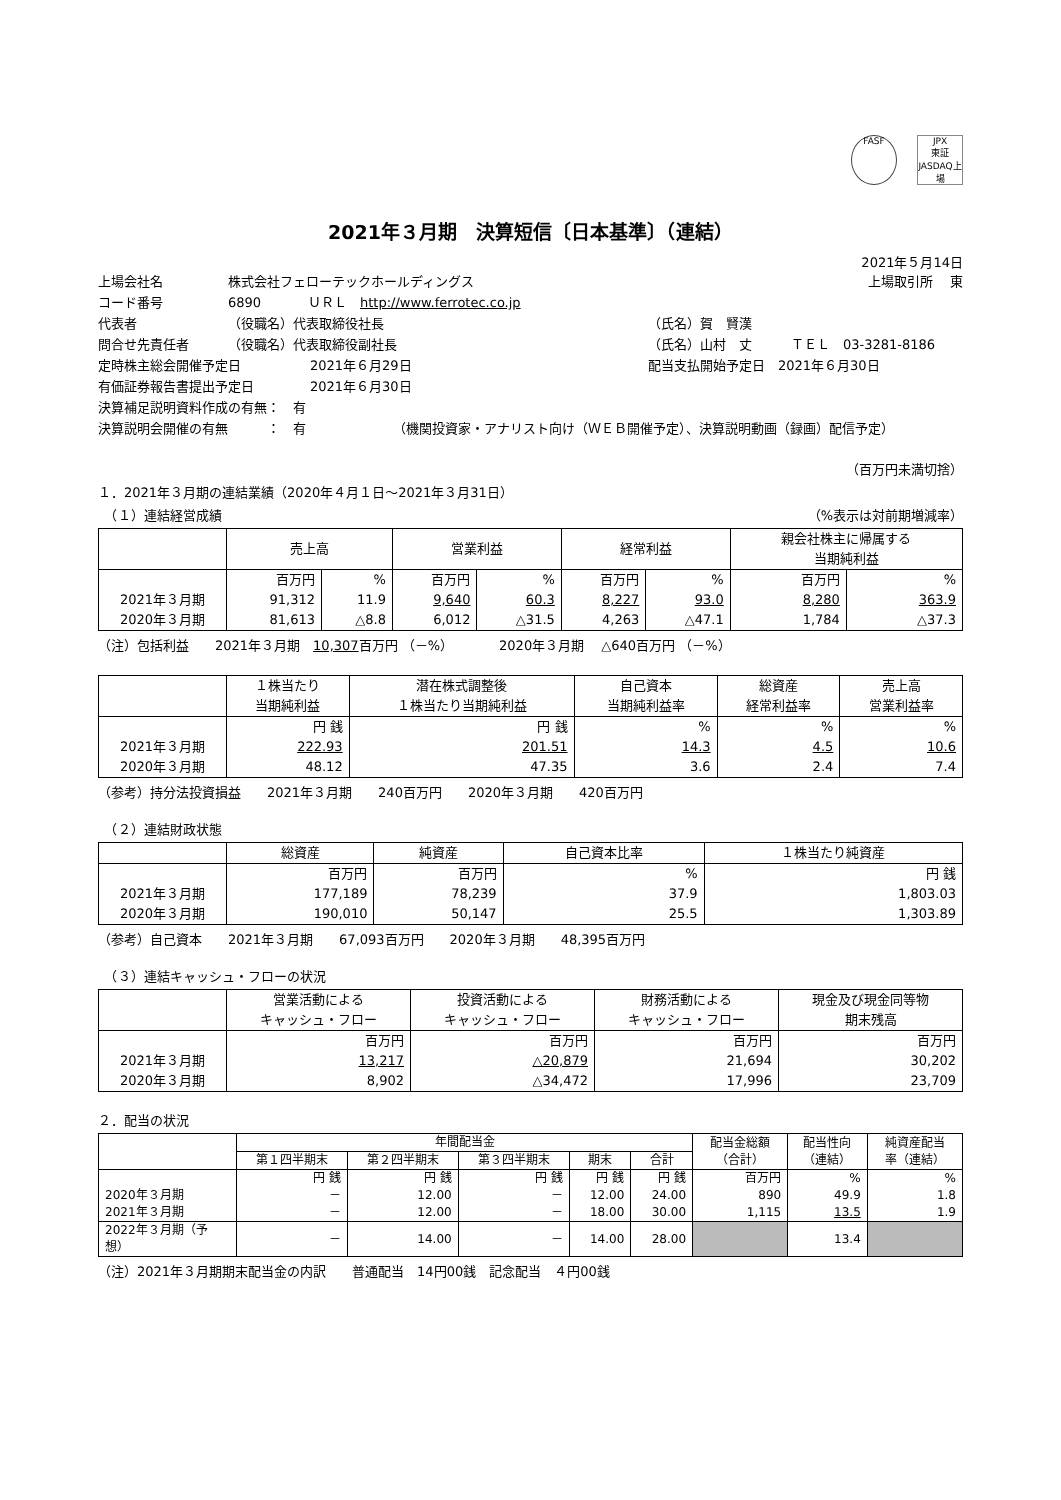FASF JPX
東証JASDAQ上場
2021年３月期　決算短信〔日本基準〕（連結）
2021年５月14日
上場会社名 株式会社フェローテックホールディングス 上場取引所　 東
コード番号 6890 ＵＲＬ　http://www.ferrotec.co.jp
代表者 （役職名）代表取締役社長 （氏名）賀　賢漢
問合せ先責任者 （役職名）代表取締役副社長 （氏名）山村　丈　　　ＴＥＬ　03-3281-8186
定時株主総会開催予定日 2021年６月29日 配当支払開始予定日　2021年６月30日
有価証券報告書提出予定日 2021年６月30日
決算補足説明資料作成の有無：　有
決算説明会開催の有無　　　：　有 （機関投資家・アナリスト向け（ＷＥＢ開催予定）、決算説明動画（録画）配信予定）
（百万円未満切捨）
１．2021年３月期の連結業績（2020年４月１日～2021年３月31日）
　（１）連結経営成績 （%表示は対前期増減率）
| | 売上高 | | 営業利益 | | 経常利益 | | 親会社株主に帰属する 当期純利益 | |
| --- | --- | --- | --- | --- | --- | --- | --- | --- |
| | 百万円 | % | 百万円 | % | 百万円 | % | 百万円 | % |
| 2021年３月期 | 91,312 | 11.9 | 9,640 | 60.3 | 8,227 | 93.0 | 8,280 | 363.9 |
| 2020年３月期 | 81,613 | △8.8 | 6,012 | △31.5 | 4,263 | △47.1 | 1,784 | △37.3 |
（注）包括利益　　2021年３月期　10,307百万円 （－%）　　　　2020年３月期　 △640百万円 （－%）
| | １株当たり 当期純利益 | 潜在株式調整後 １株当たり当期純利益 | 自己資本 当期純利益率 | 総資産 経常利益率 | 売上高 営業利益率 |
| --- | --- | --- | --- | --- | --- |
| | 円 銭 | 円 銭 | % | % | % |
| 2021年３月期 | 222.93 | 201.51 | 14.3 | 4.5 | 10.6 |
| 2020年３月期 | 48.12 | 47.35 | 3.6 | 2.4 | 7.4 |
（参考）持分法投資損益　　2021年３月期　　240百万円　　2020年３月期　　420百万円
　（２）連結財政状態
| | 総資産 | 純資産 | 自己資本比率 | １株当たり純資産 |
| --- | --- | --- | --- | --- |
| | 百万円 | 百万円 | % | 円 銭 |
| 2021年３月期 | 177,189 | 78,239 | 37.9 | 1,803.03 |
| 2020年３月期 | 190,010 | 50,147 | 25.5 | 1,303.89 |
（参考）自己資本　　2021年３月期　　67,093百万円　　2020年３月期　　48,395百万円
　（３）連結キャッシュ・フローの状況
| | 営業活動による キャッシュ・フロー | 投資活動による キャッシュ・フロー | 財務活動による キャッシュ・フロー | 現金及び現金同等物 期末残高 |
| --- | --- | --- | --- | --- |
| | 百万円 | 百万円 | 百万円 | 百万円 |
| 2021年３月期 | 13,217 | △20,879 | 21,694 | 30,202 |
| 2020年３月期 | 8,902 | △34,472 | 17,996 | 23,709 |
２．配当の状況
| | 年間配当金 | | | | | 配当金総額 （合計） | 配当性向 （連結） | 純資産配当 率（連結） |
| --- | --- | --- | --- | --- | --- | --- | --- | --- |
| | 第１四半期末 | 第２四半期末 | 第３四半期末 | 期末 | 合計 | | | |
| | 円 銭 | 円 銭 | 円 銭 | 円 銭 | 円 銭 | 百万円 | % | % |
| 2020年３月期 | － | 12.00 | － | 12.00 | 24.00 | 890 | 49.9 | 1.8 |
| 2021年３月期 | － | 12.00 | － | 18.00 | 30.00 | 1,115 | 13.5 | 1.9 |
| 2022年３月期（予想） | － | 14.00 | － | 14.00 | 28.00 | | 13.4 | |
（注）2021年３月期期末配当金の内訳　　普通配当　14円00銭　記念配当　４円00銭